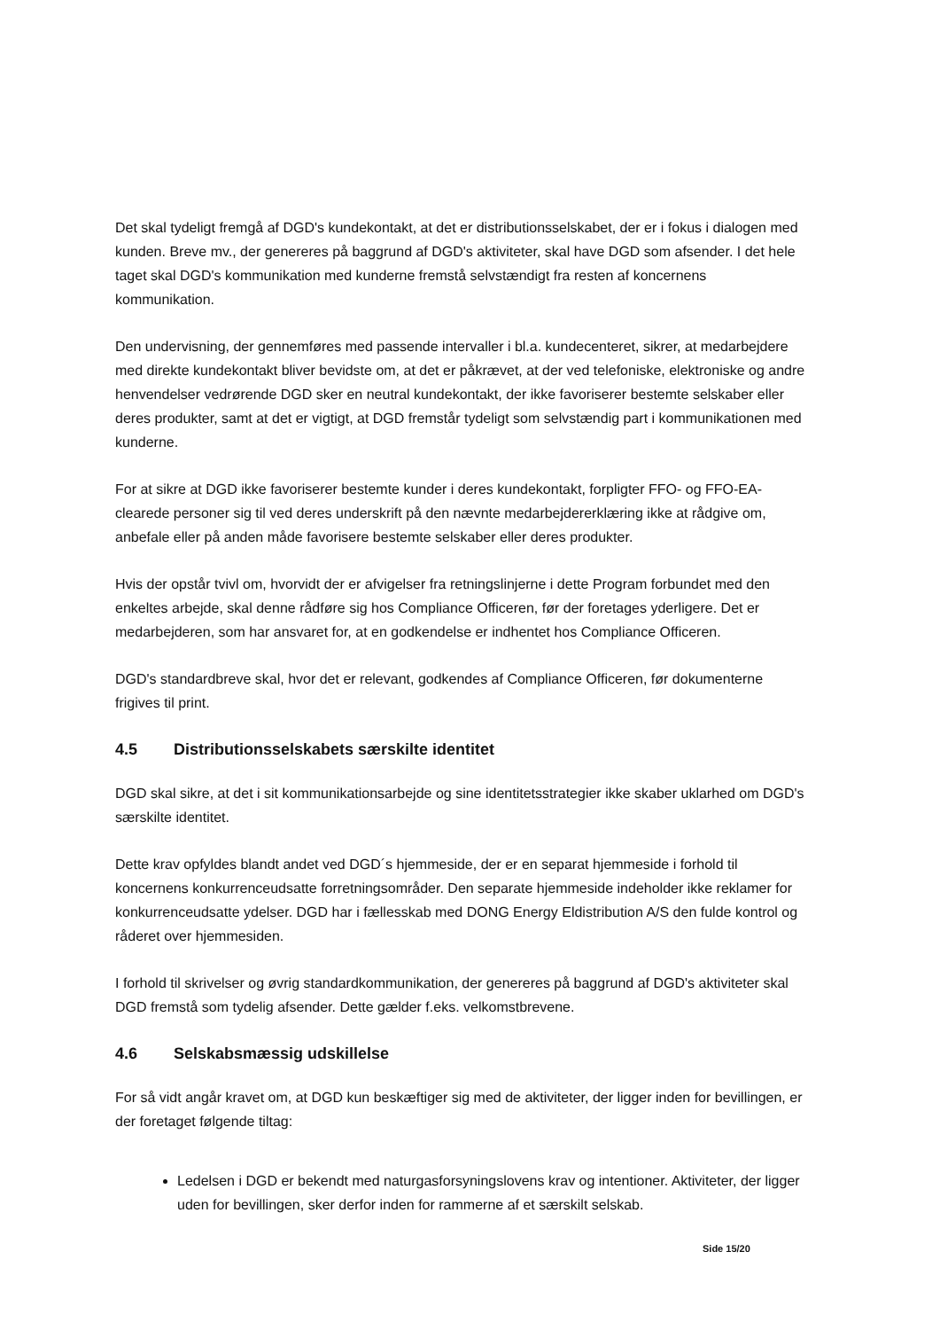Det skal tydeligt fremgå af DGD's kundekontakt, at det er distributionsselskabet, der er i fokus i dialogen med kunden. Breve mv., der genereres på baggrund af DGD's aktiviteter, skal have DGD som afsender. I det hele taget skal DGD's kommunikation med kunderne fremstå selvstændigt fra resten af koncernens kommunikation.
Den undervisning, der gennemføres med passende intervaller i bl.a. kundecenteret, sikrer, at medarbejdere med direkte kundekontakt bliver bevidste om, at det er påkrævet, at der ved telefoniske, elektroniske og andre henvendelser vedrørende DGD sker en neutral kundekontakt, der ikke favoriserer bestemte selskaber eller deres produkter, samt at det er vigtigt, at DGD fremstår tydeligt som selvstændig part i kommunikationen med kunderne.
For at sikre at DGD ikke favoriserer bestemte kunder i deres kundekontakt, forpligter FFO- og FFO-EA-clearede personer sig til ved deres underskrift på den nævnte medarbejdererklæring ikke at rådgive om, anbefale eller på anden måde favorisere bestemte selskaber eller deres produkter.
Hvis der opstår tvivl om, hvorvidt der er afvigelser fra retningslinjerne i dette Program forbundet med den enkeltes arbejde, skal denne rådføre sig hos Compliance Officeren, før der foretages yderligere. Det er medarbejderen, som har ansvaret for, at en godkendelse er indhentet hos Compliance Officeren.
DGD's standardbreve skal, hvor det er relevant, godkendes af Compliance Officeren, før dokumenterne frigives til print.
4.5 Distributionsselskabets særskilte identitet
DGD skal sikre, at det i sit kommunikationsarbejde og sine identitetsstrategier ikke skaber uklarhed om DGD's særskilte identitet.
Dette krav opfyldes blandt andet ved DGD´s hjemmeside, der er en separat hjemmeside i forhold til koncernens konkurrenceudsatte forretningsområder. Den separate hjemmeside indeholder ikke reklamer for konkurrenceudsatte ydelser. DGD har i fællesskab med DONG Energy Eldistribution A/S den fulde kontrol og råderet over hjemmesiden.
I forhold til skrivelser og øvrig standardkommunikation, der genereres på baggrund af DGD's aktiviteter skal DGD fremstå som tydelig afsender. Dette gælder f.eks. velkomstbrevene.
4.6 Selskabsmæssig udskillelse
For så vidt angår kravet om, at DGD kun beskæftiger sig med de aktiviteter, der ligger inden for bevillingen, er der foretaget følgende tiltag:
Ledelsen i DGD er bekendt med naturgasforsyningslovens krav og intentioner. Aktiviteter, der ligger uden for bevillingen, sker derfor inden for rammerne af et særskilt selskab.
Side 15/20